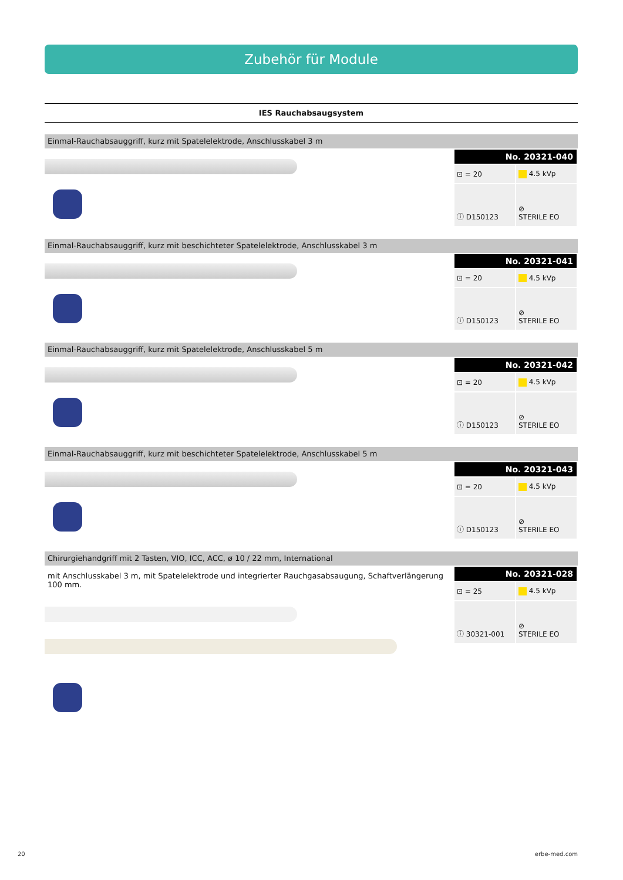Zubehör für Module
IES Rauchabsaugsystem
Einmal-Rauchabsauggriff, kurz mit Spatelelektrode, Anschlusskabel 3 m
| No. 20321-040 | |
| --- | --- |
| ⊡ = 20 | 4.5 kVp |
| ⓘ D150123 | ⊘ STERILE EO |
Einmal-Rauchabsauggriff, kurz mit beschichteter Spatelelektrode, Anschlusskabel 3 m
| No. 20321-041 | |
| --- | --- |
| ⊡ = 20 | 4.5 kVp |
| ⓘ D150123 | ⊘ STERILE EO |
Einmal-Rauchabsauggriff, kurz mit Spatelelektrode, Anschlusskabel 5 m
| No. 20321-042 | |
| --- | --- |
| ⊡ = 20 | 4.5 kVp |
| ⓘ D150123 | ⊘ STERILE EO |
Einmal-Rauchabsauggriff, kurz mit beschichteter Spatelelektrode, Anschlusskabel 5 m
| No. 20321-043 | |
| --- | --- |
| ⊡ = 20 | 4.5 kVp |
| ⓘ D150123 | ⊘ STERILE EO |
Chirurgiehandgriff mit 2 Tasten, VIO, ICC, ACC, ø 10 / 22 mm, International
mit Anschlusskabel 3 m, mit Spatelelektrode und integrierter Rauchgasabsaugung, Schaftverlängerung 100 mm.
| No. 20321-028 | |
| --- | --- |
| ⊡ = 25 | 4.5 kVp |
| ⓘ 30321-001 | ⊘ STERILE EO |
20 erbe-med.com